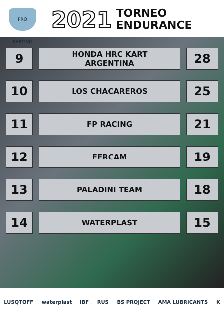PRO KARTING
2021
TORNEO
ENDURANCE
| | 9 | | HONDA HRC KART ARGENTINA | | 28 | |
| | 10 | | LOS CHACAREROS | | 25 | |
| | 11 | | FP RACING | | 21 | |
| | 12 | | FERCAM | | 19 | |
| | 13 | | PALADINI TEAM | | 18 | |
| | 14 | | WATERPLAST | | 15 | |
LUSQTOFF waterplast IBF RUS BS PROJECT AMA LUBRICANTS K